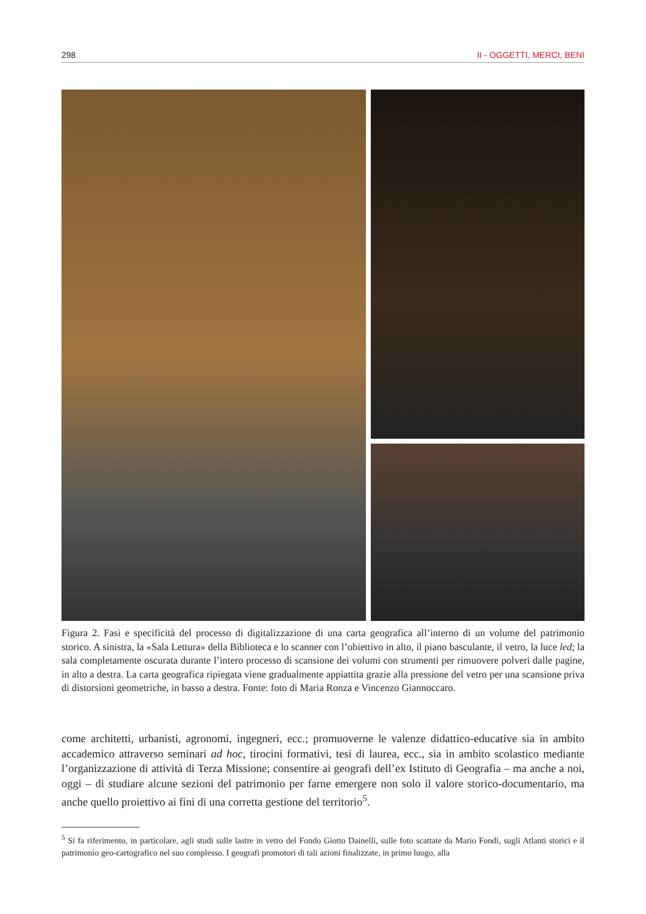298 II - OGGETTI, MERCI, BENI
Figura 2. Fasi e specificità del processo di digitalizzazione di una carta geografica all’interno di un volume del patrimonio storico. A sinistra, la «Sala Lettura» della Biblioteca e lo scanner con l’obiettivo in alto, il piano basculante, il vetro, la luce led; la sala completamente oscurata durante l’intero processo di scansione dei volumi con strumenti per rimuovere polveri dalle pagine, in alto a destra. La carta geografica ripiegata viene gradualmente appiattita grazie alla pressione del vetro per una scansione priva di distorsioni geometriche, in basso a destra. Fonte: foto di Maria Ronza e Vincenzo Giannoccaro.
come architetti, urbanisti, agronomi, ingegneri, ecc.; promuoverne le valenze didattico-educative sia in ambito accademico attraverso seminari ad hoc, tirocini formativi, tesi di laurea, ecc., sia in ambito scolastico mediante l’organizzazione di attività di Terza Missione; consentire ai geografi dell’ex Istituto di Geografia – ma anche a noi, oggi – di studiare alcune sezioni del patrimonio per farne emergere non solo il valore storico-documentario, ma anche quello proiettivo ai fini di una corretta gestione del territorio<sup>5</sup>.
<sup>5</sup> Si fa riferimento, in particolare, agli studi sulle lastre in vetro del Fondo Giotto Dainelli, sulle foto scattate da Mario Fondi, sugli Atlanti storici e il patrimonio geo-cartografico nel suo complesso. I geografi promotori di tali azioni finalizzate, in primo luogo, alla